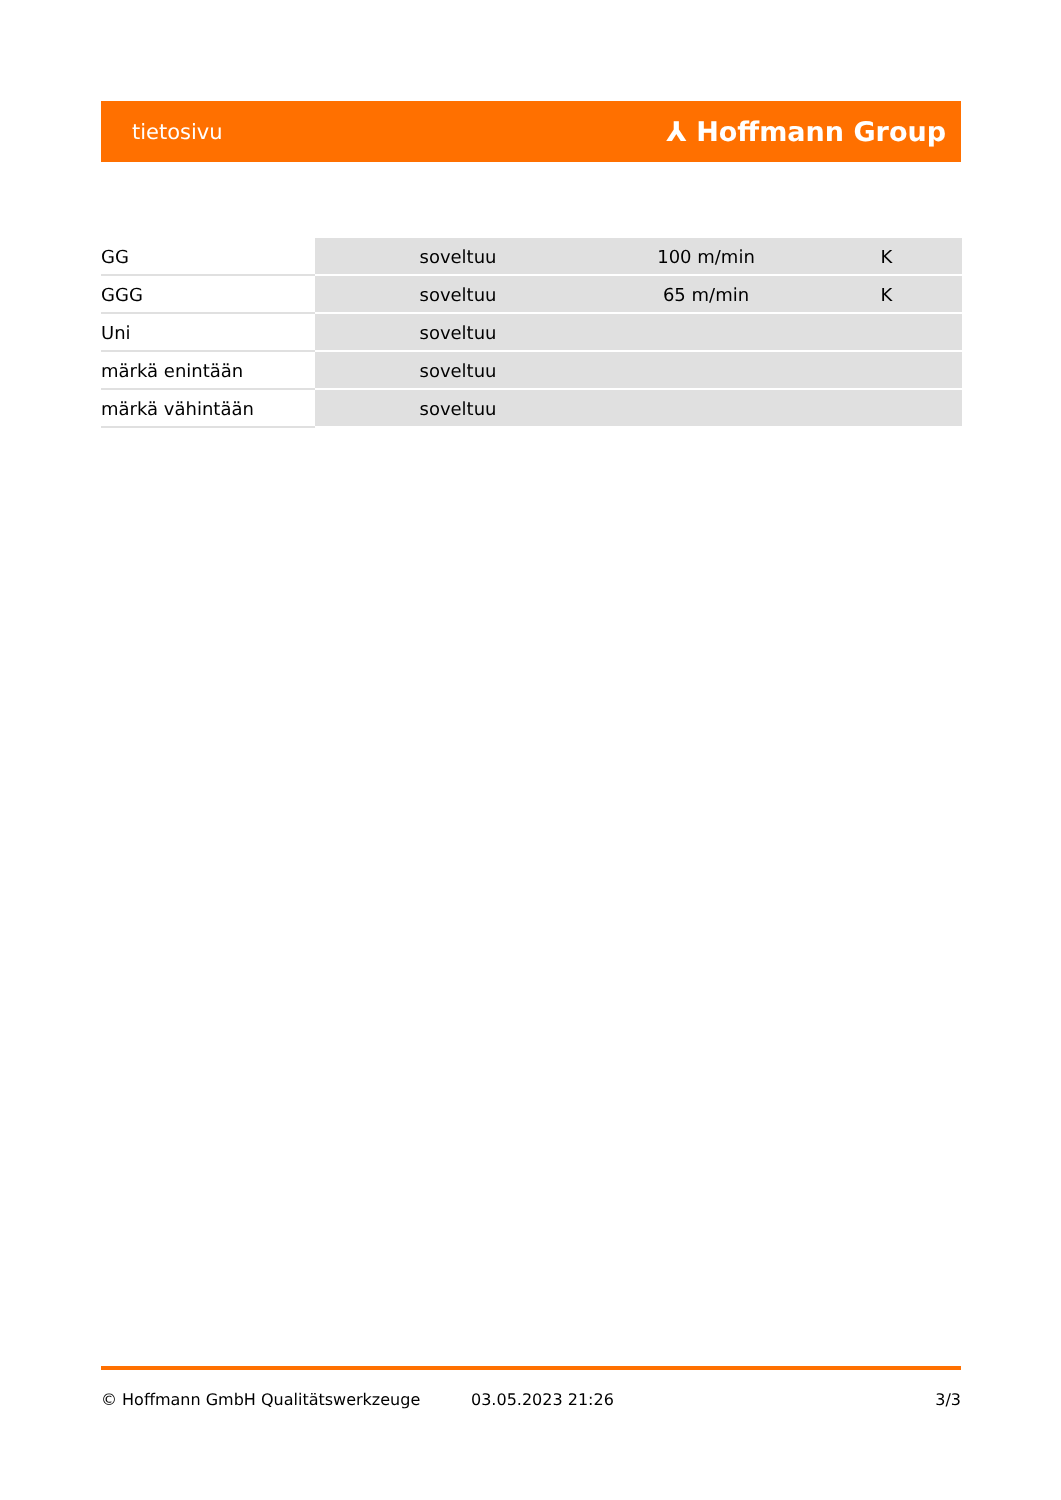tietosivu ⅄ Hoffmann Group
| GG | soveltuu | 100 m/min | K |
| GGG | soveltuu | 65 m/min | K |
| Uni | soveltuu | | |
| märkä enintään | soveltuu | | |
| märkä vähintään | soveltuu | | |
© Hoffmann GmbH Qualitätswerkzeuge 03.05.2023 21:26 3/3